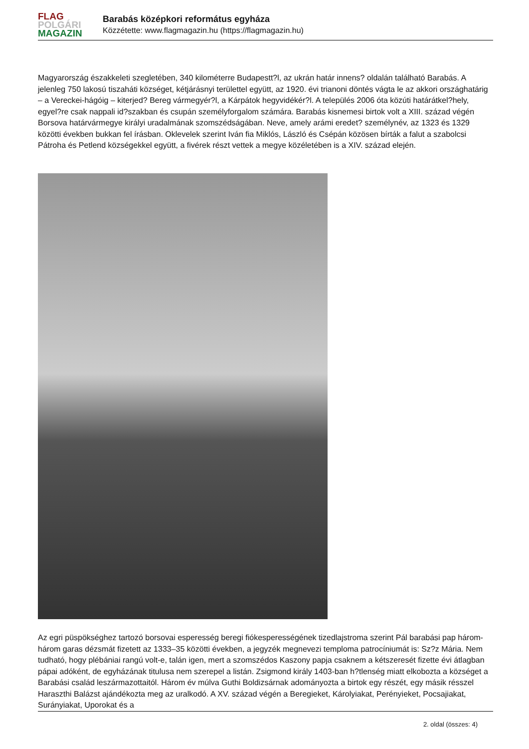FLAG
POLGÁRI
MAGAZIN
Barabás középkori református egyháza
Közzétette: www.flagmagazin.hu (https://flagmagazin.hu)
Magyarország északkeleti szegletében, 340 kilométerre Budapestt?l, az ukrán határ innens? oldalán található Barabás. A jelenleg 750 lakosú tiszaháti községet, kétjárásnyi területtel együtt, az 1920. évi trianoni döntés vágta le az akkori országhatárig – a Vereckei-hágóig – kiterjed? Bereg vármegyér?l, a Kárpátok hegyvidékér?l. A település 2006 óta közúti határátkel?hely, egyel?re csak nappali id?szakban és csupán személyforgalom számára. Barabás kisnemesi birtok volt a XIII. század végén Borsova határvármegye királyi uradalmának szomszédságában. Neve, amely arámi eredet? személynév, az 1323 és 1329 közötti években bukkan fel írásban. Oklevelek szerint Iván fia Miklós, László és Csépán közösen bírták a falut a szabolcsi Pátroha és Petlend községekkel együtt, a fivérek részt vettek a megye közéletében is a XIV. század elején.
Az egri püspökséghez tartozó borsovai esperesség beregi fiókesperességének tizedlajstroma szerint Pál barabási pap három-három garas dézsmát fizetett az 1333–35 közötti években, a jegyzék megnevezi temploma patrocíniumát is: Sz?z Mária. Nem tudható, hogy plébániai rangú volt-e, talán igen, mert a szomszédos Kaszony papja csaknem a kétszeresét fizette évi átlagban pápai adóként, de egyházának titulusa nem szerepel a listán. Zsigmond király 1403-ban h?tlenség miatt elkobozta a községet a Barabási család leszármazottaitól. Három év múlva Guthi Boldizsárnak adományozta a birtok egy részét, egy másik résszel Haraszthi Balázst ajándékozta meg az uralkodó. A XV. század végén a Beregieket, Károlyiakat, Perényieket, Pocsajiakat, Surányiakat, Uporokat és a
2. oldal (összes: 4)